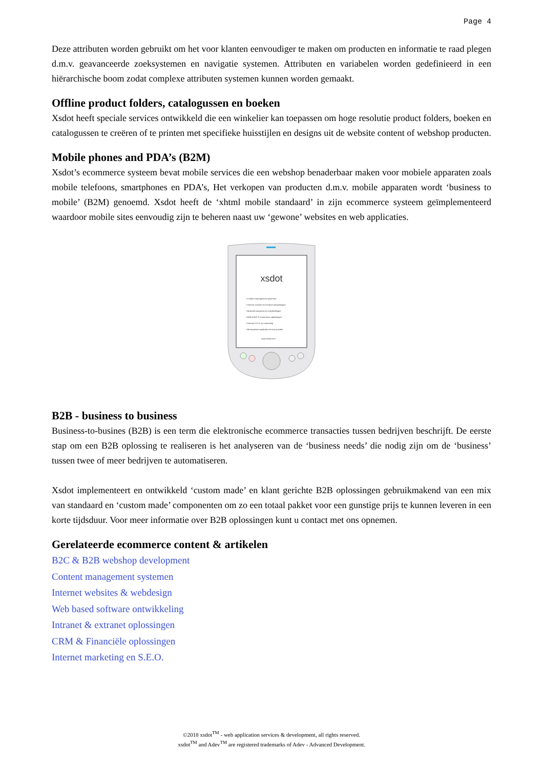Page 4
Deze attributen worden gebruikt om het voor klanten eenvoudiger te maken om producten en informatie te raad plegen d.m.v. geavanceerde zoeksystemen en navigatie systemen. Attributen en variabelen worden gedefinieerd in een hiërarchische boom zodat complexe attributen systemen kunnen worden gemaakt.
Offline product folders, catalogussen en boeken
Xsdot heeft speciale services ontwikkeld die een winkelier kan toepassen om hoge resolutie product folders, boeken en catalogussen te creëren of te printen met specifieke huisstijlen en designs uit de website content of webshop producten.
Mobile phones and PDA’s (B2M)
Xsdot’s ecommerce systeem bevat mobile services die een webshop benaderbaar maken voor mobiele apparaten zoals mobile telefoons, smartphones en PDA’s, Het verkopen van producten d.m.v. mobile apparaten wordt ‘business to mobile’ (B2M) genoemd. Xsdot heeft de ‘xhtml mobile standaard’ in zijn ecommerce systeem geïmplementeerd waardoor mobile sites eenvoudig zijn te beheren naast uw ‘gewone’ websites en web applicaties.
xsdot
• Content management systemen
• Internet, intranet en extranet toepassingen
• Business analyses en ontwikkelingen
• B2B & B2C E-Commerce oplossingen
• Internet S.E.O. en marketing
• Betrouwbare applicatie service provider
www.xsdot.com
B2B - business to business
Business-to-busines (B2B) is een term die elektronische ecommerce transacties tussen bedrijven beschrijft. De eerste stap om een B2B oplossing te realiseren is het analyseren van de ‘business needs’ die nodig zijn om de ‘business’ tussen twee of meer bedrijven te automatiseren.
Xsdot implementeert en ontwikkeld ‘custom made’ en klant gerichte B2B oplossingen gebruikmakend van een mix van standaard en ‘custom made’ componenten om zo een totaal pakket voor een gunstige prijs te kunnen leveren in een korte tijdsduur. Voor meer informatie over B2B oplossingen kunt u contact met ons opnemen.
Gerelateerde ecommerce content & artikelen
B2C & B2B webshop development
Content management systemen
Internet websites & webdesign
Web based software ontwikkeling
Intranet & extranet oplossingen
CRM & Financiële oplossingen
Internet marketing en S.E.O.
©2018 xsdot<sup>TM</sup> - web application services & development, all rights reserved.
xsdot<sup>TM</sup> and Adev<sup>TM</sup> are registered trademarks of Adev - Advanced Development.